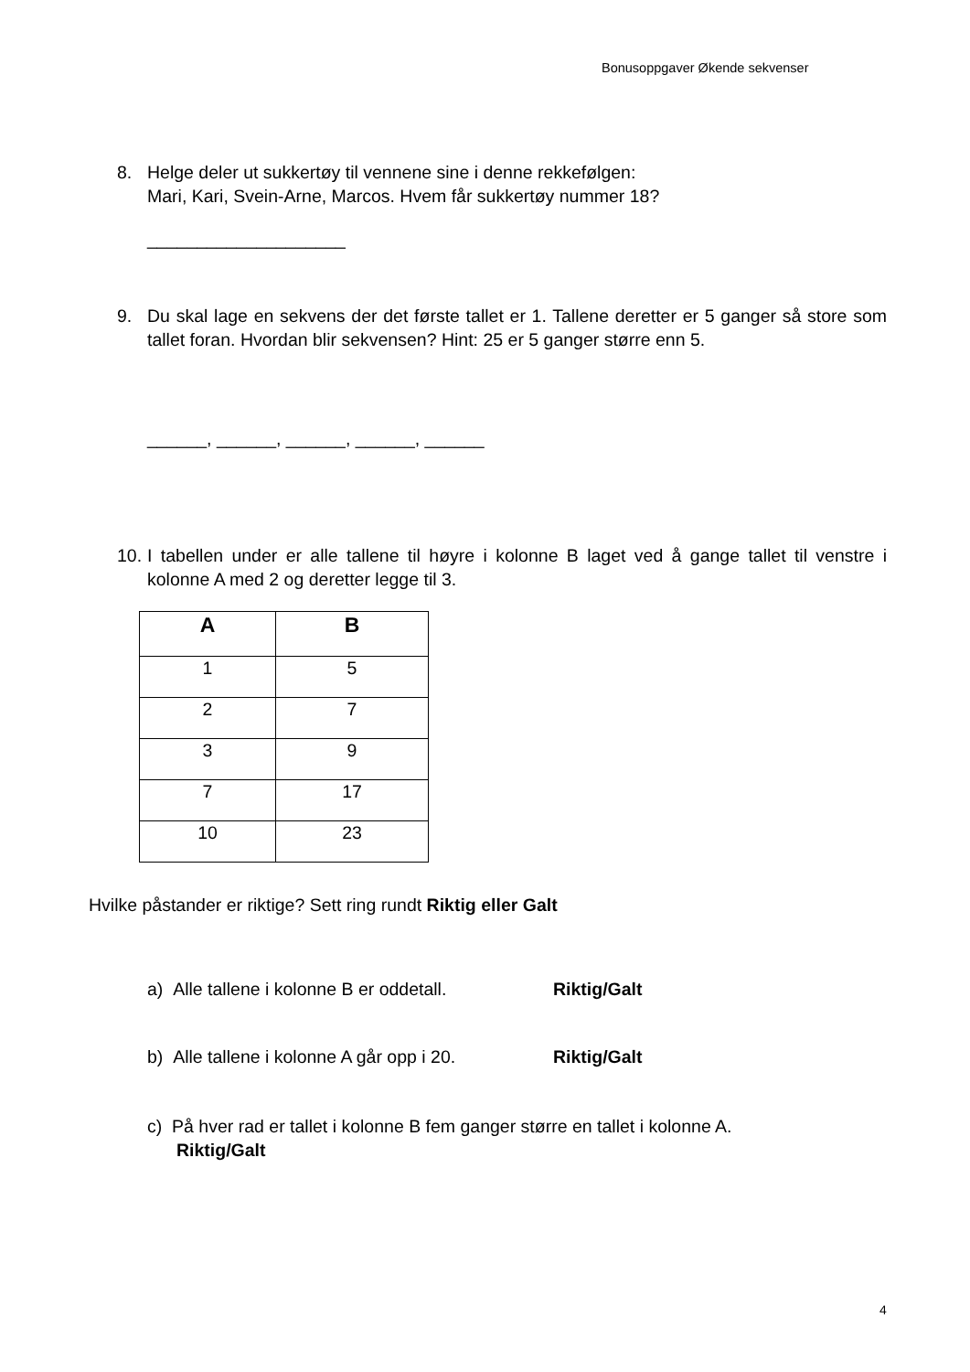Bonusoppgaver Økende sekvenser
8. Helge deler ut sukkertøy til vennene sine i denne rekkefølgen:
Mari, Kari, Svein-Arne, Marcos. Hvem får sukkertøy nummer 18?
____________________
9. Du skal lage en sekvens der det første tallet er 1. Tallene deretter er 5 ganger så store som tallet foran. Hvordan blir sekvensen? Hint: 25 er 5 ganger større enn 5.
______, ______, ______, ______, ______
10. I tabellen under er alle tallene til høyre i kolonne B laget ved å gange tallet til venstre i kolonne A med 2 og deretter legge til 3.
| A | B |
| --- | --- |
| 1 | 5 |
| 2 | 7 |
| 3 | 9 |
| 7 | 17 |
| 10 | 23 |
Hvilke påstander er riktige? Sett ring rundt Riktig eller Galt
a) Alle tallene i kolonne B er oddetall. Riktig/Galt
b) Alle tallene i kolonne A går opp i 20. Riktig/Galt
c) På hver rad er tallet i kolonne B fem ganger større en tallet i kolonne A.
Riktig/Galt
4